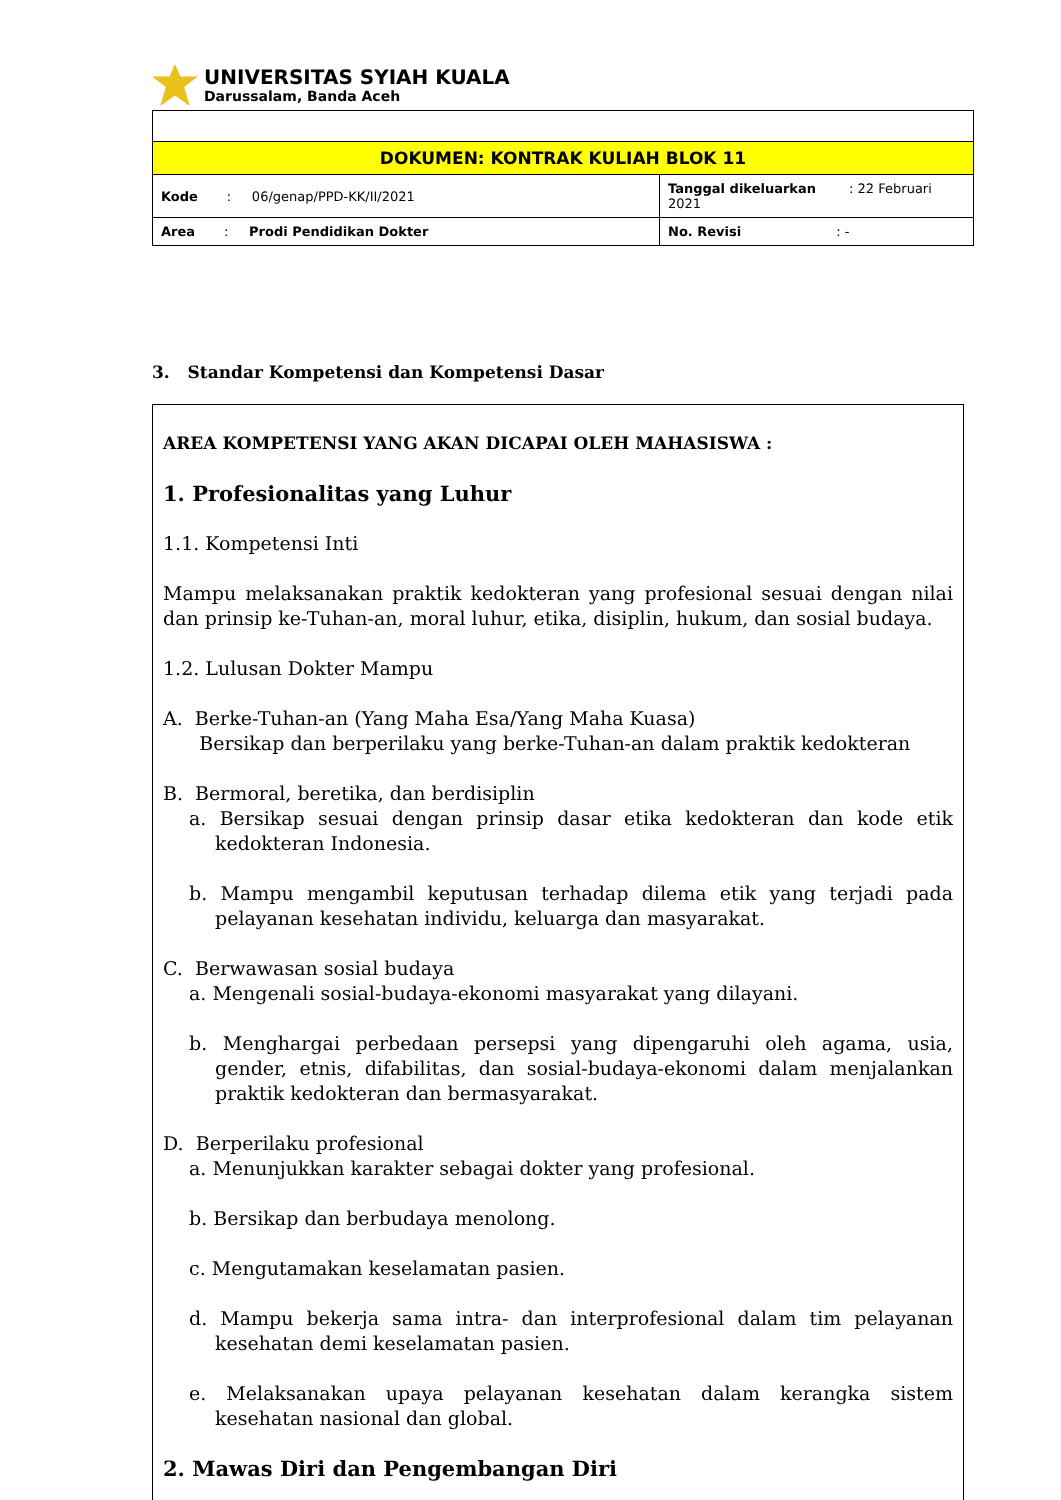UNIVERSITAS SYIAH KUALA
Darussalam, Banda Aceh
| DOKUMEN: KONTRAK KULIAH BLOK 11 | |
| Kode : 06/genap/PPD-KK/II/2021 | Tanggal dikeluarkan : 22 Februari 2021 |
| Area : Prodi Pendidikan Dokter | No. Revisi : - |
3. Standar Kompetensi dan Kompetensi Dasar
AREA KOMPETENSI YANG AKAN DICAPAI OLEH MAHASISWA :
1. Profesionalitas yang Luhur
1.1. Kompetensi Inti
Mampu melaksanakan praktik kedokteran yang profesional sesuai dengan nilai dan prinsip ke-Tuhan-an, moral luhur, etika, disiplin, hukum, dan sosial budaya.
1.2. Lulusan Dokter Mampu
A. Berke-Tuhan-an (Yang Maha Esa/Yang Maha Kuasa)
Bersikap dan berperilaku yang berke-Tuhan-an dalam praktik kedokteran
B. Bermoral, beretika, dan berdisiplin
a. Bersikap sesuai dengan prinsip dasar etika kedokteran dan kode etik kedokteran Indonesia.
b. Mampu mengambil keputusan terhadap dilema etik yang terjadi pada pelayanan kesehatan individu, keluarga dan masyarakat.
C. Berwawasan sosial budaya
a. Mengenali sosial-budaya-ekonomi masyarakat yang dilayani.
b. Menghargai perbedaan persepsi yang dipengaruhi oleh agama, usia, gender, etnis, difabilitas, dan sosial-budaya-ekonomi dalam menjalankan praktik kedokteran dan bermasyarakat.
D. Berperilaku profesional
a. Menunjukkan karakter sebagai dokter yang profesional.
b. Bersikap dan berbudaya menolong.
c. Mengutamakan keselamatan pasien.
d. Mampu bekerja sama intra- dan interprofesional dalam tim pelayanan kesehatan demi keselamatan pasien.
e. Melaksanakan upaya pelayanan kesehatan dalam kerangka sistem kesehatan nasional dan global.
2. Mawas Diri dan Pengembangan Diri